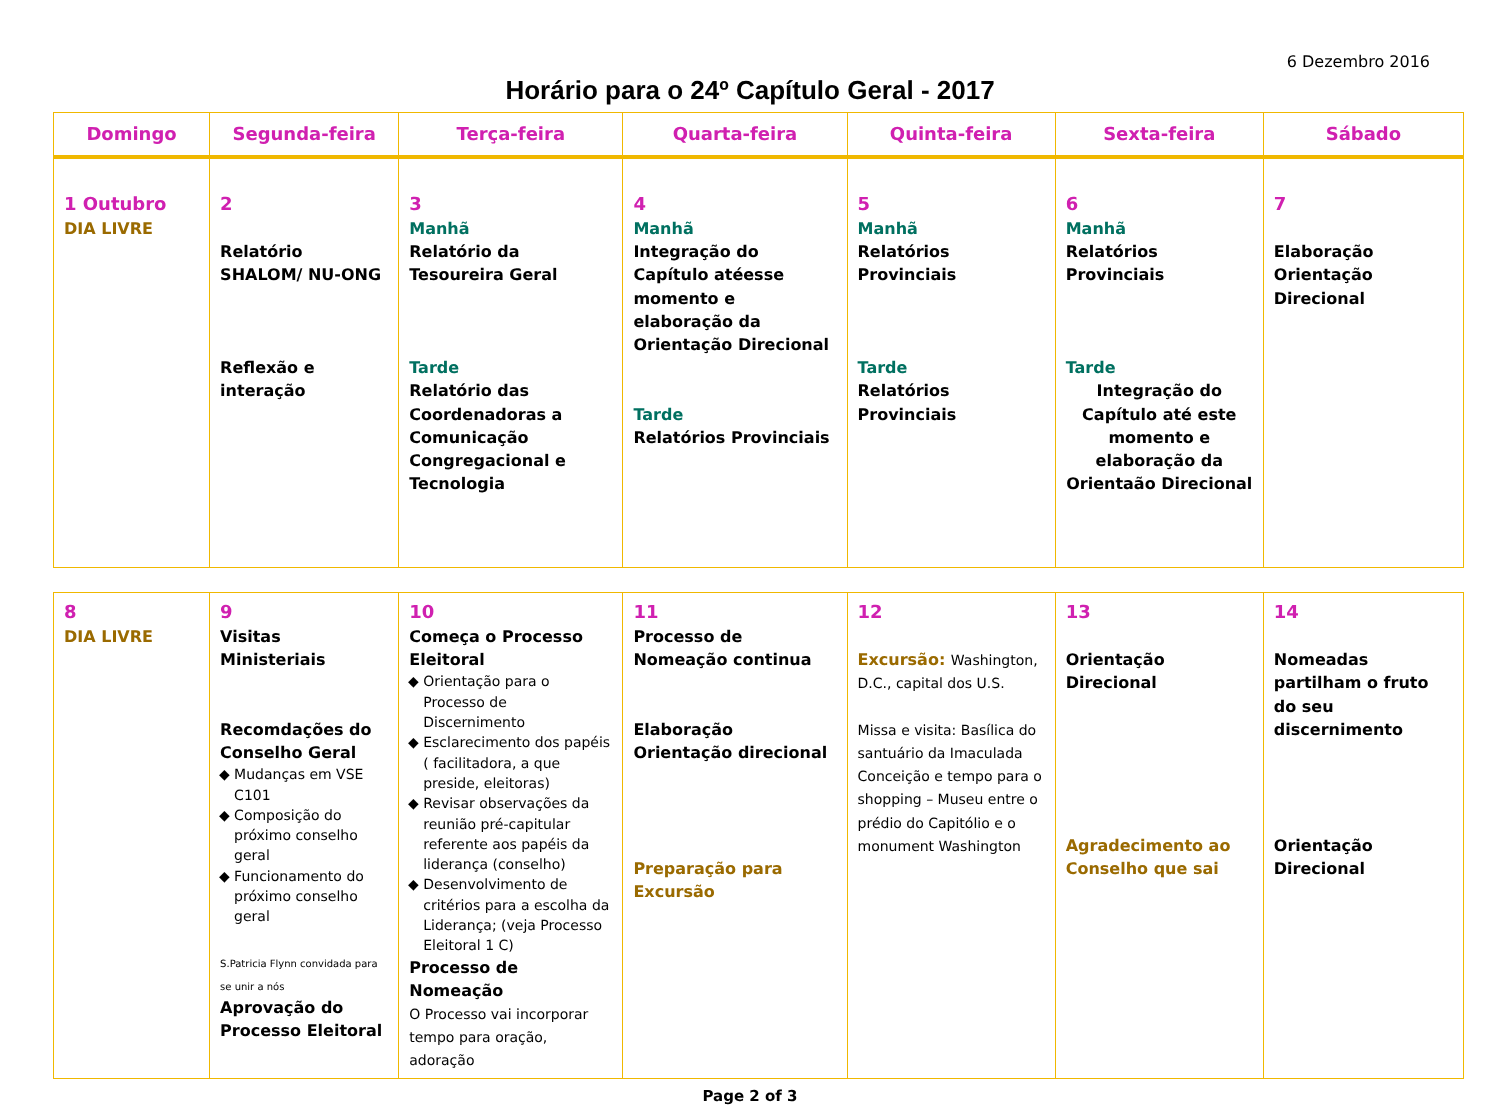6 Dezembro 2016
Horário para o 24º Capítulo Geral - 2017
| Domingo | Segunda-feira | Terça-feira | Quarta-feira | Quinta-feira | Sexta-feira | Sábado |
| --- | --- | --- | --- | --- | --- | --- |
| 1 Outubro DIA LIVRE | 2 Relatório SHALOM/ NU-ONG Reflexão e interação | 3 Manhã Relatório da Tesoureira Geral Tarde Relatório das Coordenadoras a Comunicação Congregacional e Tecnologia | 4 Manhã Integração do Capítulo atéesse momento e elaboração da Orientação Direcional Tarde Relatórios Provinciais | 5 Manhã Relatórios Provinciais Tarde Relatórios Provinciais | 6 Manhã Relatórios Provinciais Tarde Integração do Capítulo até este momento e elaboração da Orientaão Direcional | 7 Elaboração Orientação Direcional |
| 8 DIA LIVRE | 9 Visitas Ministeriais Recomdações do Conselho Geral Mudanças em VSE C101 Composição do próximo conselho geral Funcionamento do próximo conselho geral S.Patricia Flynn convidada para se unir a nós Aprovação do Processo Eleitoral | 10 Começa o Processo Eleitoral Orientação para o Processo de Discernimento Esclarecimento dos papéis ( facilitadora, a que preside, eleitoras) Revisar observações da reunião pré-capitular referente aos papéis da liderança (conselho) Desenvolvimento de critérios para a escolha da Liderança; (veja Processo Eleitoral 1 C) Processo de Nomeação O Processo vai incorporar tempo para oração, adoração | 11 Processo de Nomeação continua Elaboração Orientação direcional Preparação para Excursão | 12 Excursão: Washington, D.C., capital dos U.S. Missa e visita: Basílica do santuário da Imaculada Conceição e tempo para o shopping – Museu entre o prédio do Capitólio e o monument Washington | 13 Orientação Direcional Agradecimento ao Conselho que sai | 14 Nomeadas partilham o fruto do seu discernimento Orientação Direcional |
Page 2 of 3